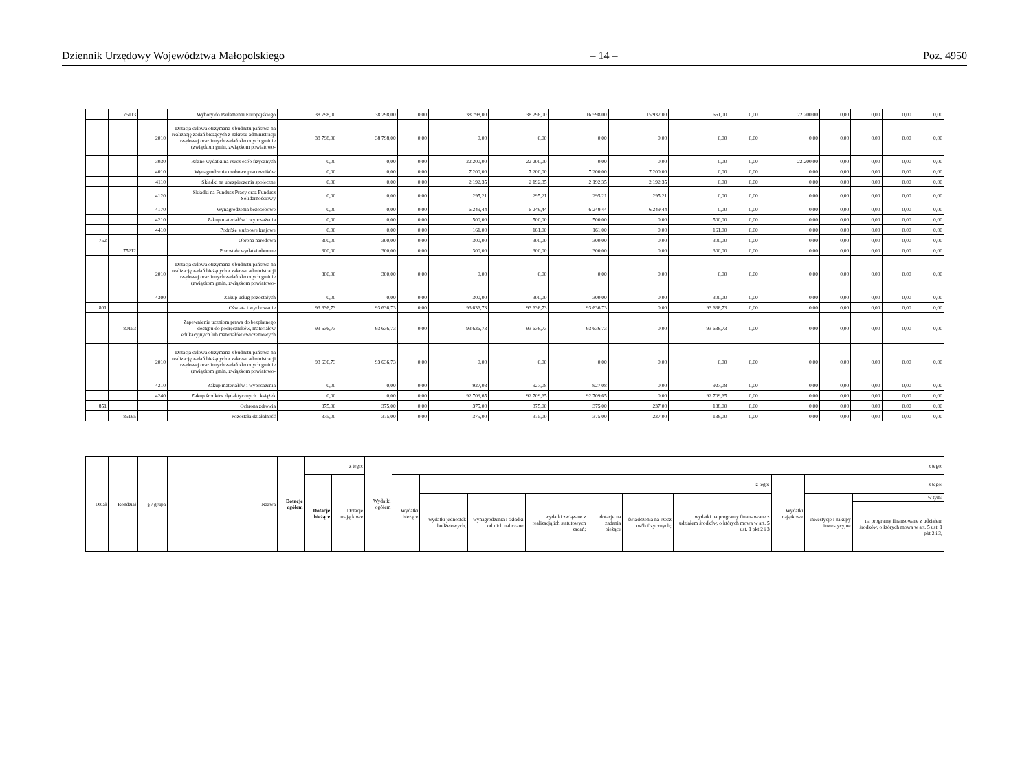Dziennik Urzędowy Województwa Małopolskiego – 14 – Poz. 4950
| | 75113 | | Wybory do Parlamentu Europejskiego | 38 798,00 | 38 798,00 | 0,00 | 38 798,00 | 38 798,00 | 16 598,00 | 15 937,00 | 661,00 | 0,00 | 22 200,00 | 0,00 | 0,00 | 0,00 | 0,00 |
| | | 2010 | Dotacja celowa otrzymana z budżetu państwa na realizację zadań bieżących z zakresu administracji rządowej oraz innych zadań zleconych gminie (związkom gmin, związkom powiatowo- | 38 798,00 | 38 798,00 | 0,00 | 0,00 | 0,00 | 0,00 | 0,00 | 0,00 | 0,00 | 0,00 | 0,00 | 0,00 | 0,00 | 0,00 |
| | | 3030 | Różne wydatki na rzecz osób fizycznych | 0,00 | 0,00 | 0,00 | 22 200,00 | 22 200,00 | 0,00 | 0,00 | 0,00 | 0,00 | 22 200,00 | 0,00 | 0,00 | 0,00 | 0,00 |
| | | 4010 | Wynagrodzenia osobowe pracowników | 0,00 | 0,00 | 0,00 | 7 200,00 | 7 200,00 | 7 200,00 | 7 200,00 | 0,00 | 0,00 | 0,00 | 0,00 | 0,00 | 0,00 | 0,00 |
| | | 4110 | Składki na ubezpieczenia społeczne | 0,00 | 0,00 | 0,00 | 2 192,35 | 2 192,35 | 2 192,35 | 2 192,35 | 0,00 | 0,00 | 0,00 | 0,00 | 0,00 | 0,00 | 0,00 |
| | | 4120 | Składki na Fundusz Pracy oraz Fundusz Solidarnościowy | 0,00 | 0,00 | 0,00 | 295,21 | 295,21 | 295,21 | 295,21 | 0,00 | 0,00 | 0,00 | 0,00 | 0,00 | 0,00 | 0,00 |
| | | 4170 | Wynagrodzenia bezosobowe | 0,00 | 0,00 | 0,00 | 6 249,44 | 6 249,44 | 6 249,44 | 6 249,44 | 0,00 | 0,00 | 0,00 | 0,00 | 0,00 | 0,00 | 0,00 |
| | | 4210 | Zakup materiałów i wyposażenia | 0,00 | 0,00 | 0,00 | 500,00 | 500,00 | 500,00 | 0,00 | 500,00 | 0,00 | 0,00 | 0,00 | 0,00 | 0,00 | 0,00 |
| | | 4410 | Podróże służbowe krajowe | 0,00 | 0,00 | 0,00 | 161,00 | 161,00 | 161,00 | 0,00 | 161,00 | 0,00 | 0,00 | 0,00 | 0,00 | 0,00 | 0,00 |
| 752 | | | Obrona narodowa | 300,00 | 300,00 | 0,00 | 300,00 | 300,00 | 300,00 | 0,00 | 300,00 | 0,00 | 0,00 | 0,00 | 0,00 | 0,00 | 0,00 |
| | 75212 | | Pozostałe wydatki obronne | 300,00 | 300,00 | 0,00 | 300,00 | 300,00 | 300,00 | 0,00 | 300,00 | 0,00 | 0,00 | 0,00 | 0,00 | 0,00 | 0,00 |
| | | 2010 | Dotacja celowa otrzymana z budżetu państwa na realizację zadań bieżących z zakresu administracji rządowej oraz innych zadań zleconych gminie (związkom gmin, związkom powiatowo- | 300,00 | 300,00 | 0,00 | 0,00 | 0,00 | 0,00 | 0,00 | 0,00 | 0,00 | 0,00 | 0,00 | 0,00 | 0,00 | 0,00 |
| | | 4300 | Zakup usług pozostałych | 0,00 | 0,00 | 0,00 | 300,00 | 300,00 | 300,00 | 0,00 | 300,00 | 0,00 | 0,00 | 0,00 | 0,00 | 0,00 | 0,00 |
| 801 | | | Oświata i wychowanie | 93 636,73 | 93 636,73 | 0,00 | 93 636,73 | 93 636,73 | 93 636,73 | 0,00 | 93 636,73 | 0,00 | 0,00 | 0,00 | 0,00 | 0,00 | 0,00 |
| | 80153 | | Zapewnienie uczniom prawa do bezpłatnego dostępu do podręczników, materiałów edukacyjnych lub materiałów ćwiczeniowych | 93 636,73 | 93 636,73 | 0,00 | 93 636,73 | 93 636,73 | 93 636,73 | 0,00 | 93 636,73 | 0,00 | 0,00 | 0,00 | 0,00 | 0,00 | 0,00 |
| | | 2010 | Dotacja celowa otrzymana z budżetu państwa na realizację zadań bieżących z zakresu administracji rządowej oraz innych zadań zleconych gminie (związkom gmin, związkom powiatowo- | 93 636,73 | 93 636,73 | 0,00 | 0,00 | 0,00 | 0,00 | 0,00 | 0,00 | 0,00 | 0,00 | 0,00 | 0,00 | 0,00 | 0,00 |
| | | 4210 | Zakup materiałów i wyposażenia | 0,00 | 0,00 | 0,00 | 927,08 | 927,08 | 927,08 | 0,00 | 927,08 | 0,00 | 0,00 | 0,00 | 0,00 | 0,00 | 0,00 |
| | | 4240 | Zakup środków dydaktycznych i książek | 0,00 | 0,00 | 0,00 | 92 709,65 | 92 709,65 | 92 709,65 | 0,00 | 92 709,65 | 0,00 | 0,00 | 0,00 | 0,00 | 0,00 | 0,00 |
| 851 | | | Ochrona zdrowia | 375,00 | 375,00 | 0,00 | 375,00 | 375,00 | 375,00 | 237,00 | 138,00 | 0,00 | 0,00 | 0,00 | 0,00 | 0,00 | 0,00 |
| | 85195 | | Pozostała działalność | 375,00 | 375,00 | 0,00 | 375,00 | 375,00 | 375,00 | 237,00 | 138,00 | 0,00 | 0,00 | 0,00 | 0,00 | 0,00 | 0,00 |
| Dział | Rozdział | § / grupa | Nazwa | Dotacje ogółem | z tego: | | Wydatki ogółem | z tego: | | | | | | | | | |
| --- | --- | --- | --- | --- | --- | --- | --- | --- | --- | --- | --- | --- | --- | --- | --- | --- | --- |
| | | | | | Dotacje bieżące | Dotacje majątkowe | | Wydatki bieżące | z tego: | | | | | | Wydatki majątkowe | z tego: | |
| | | | | | | | | | wydatki jednostek budżetowych, | wynagrodzenia i składki od nich naliczane | wydatki związane z realizacją ich statutowych zadań; | dotacje na zadania bieżące | świadczenia na rzecz osób fizycznych; | wydatki na programy finansowane z udziałem środków, o których mowa w art. 5 ust. 1 pkt 2 i 3 | | inwestycje i zakupy inwestycyjne | w tym: |
| | | | | | | | | | | | | | | | | | na programy finansowane z udziałem środków, o których mowa w art. 5 ust. 1 pkt 2 i 3, |